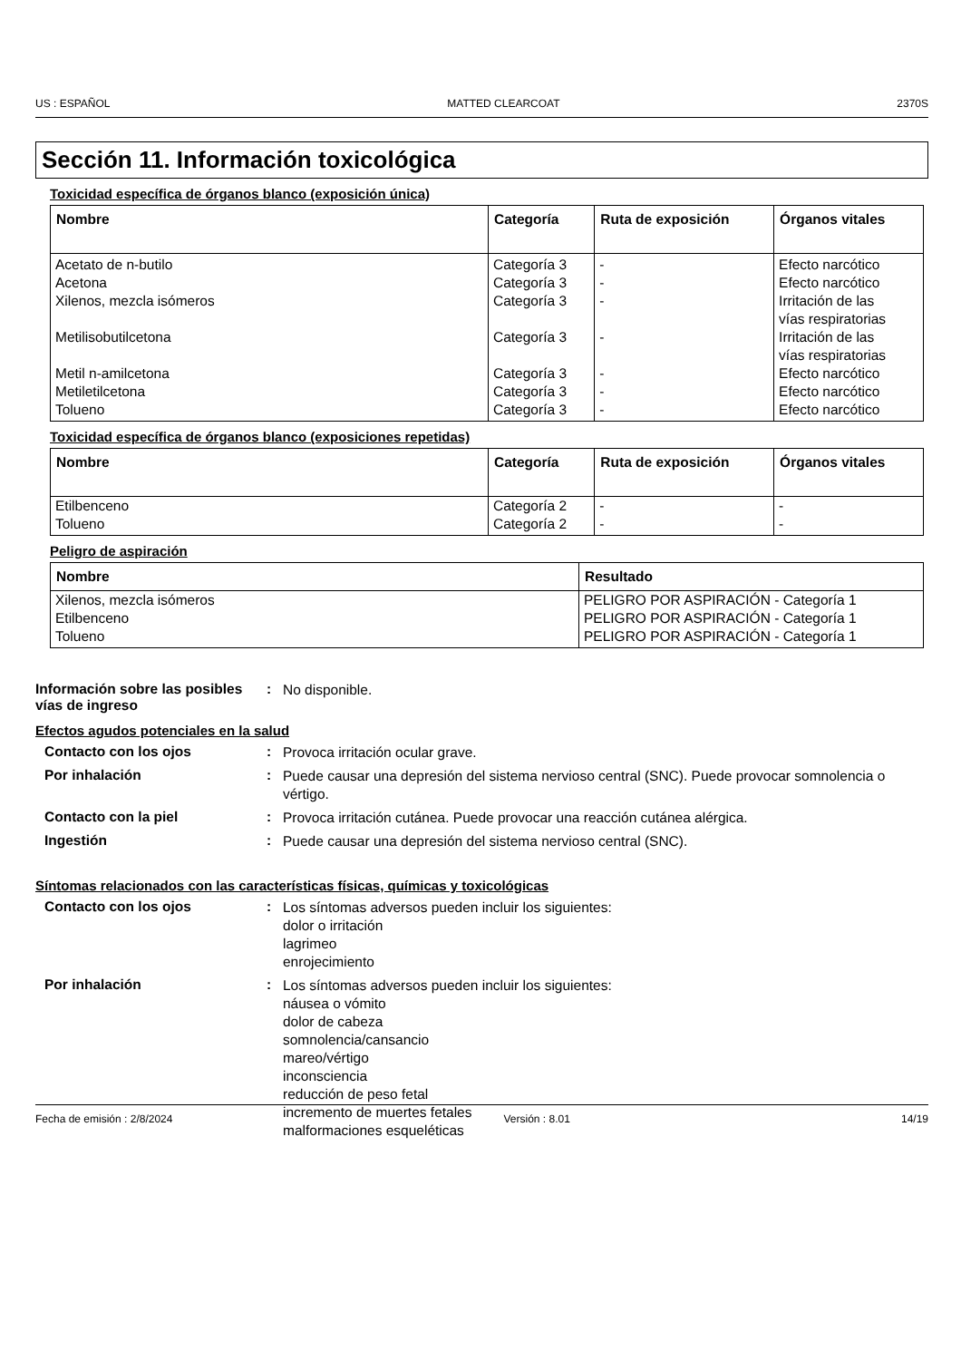US : ESPAÑOL MATTED CLEARCOAT 2370S
Sección 11. Información toxicológica
Toxicidad específica de órganos blanco (exposición única)
| Nombre | Categoría | Ruta de exposición | Órganos vitales |
| --- | --- | --- | --- |
| Acetato de n-butilo Acetona Xilenos, mezcla isómeros Metilisobutilcetona Metil n-amilcetona Metiletilcetona Tolueno | Categoría 3 Categoría 3 Categoría 3 Categoría 3 Categoría 3 Categoría 3 Categoría 3 | - - - - - - - | Efecto narcótico Efecto narcótico Irritación de las vías respiratorias Irritación de las vías respiratorias Efecto narcótico Efecto narcótico Efecto narcótico |
Toxicidad específica de órganos blanco (exposiciones repetidas)
| Nombre | Categoría | Ruta de exposición | Órganos vitales |
| --- | --- | --- | --- |
| Etilbenceno | Categoría 2 | - | - |
| Tolueno | Categoría 2 | - | - |
Peligro de aspiración
| Nombre | Resultado |
| --- | --- |
| Xilenos, mezcla isómeros | PELIGRO POR ASPIRACIÓN - Categoría 1 |
| Etilbenceno | PELIGRO POR ASPIRACIÓN - Categoría 1 |
| Tolueno | PELIGRO POR ASPIRACIÓN - Categoría 1 |
Información sobre las posibles vías de ingreso
:
No disponible.
Efectos agudos potenciales en la salud
Contacto con los ojos :
Provoca irritación ocular grave.
Por inhalación :
Puede causar una depresión del sistema nervioso central (SNC). Puede provocar somnolencia o vértigo.
Contacto con la piel :
Provoca irritación cutánea. Puede provocar una reacción cutánea alérgica.
Ingestión :
Puede causar una depresión del sistema nervioso central (SNC).
Síntomas relacionados con las características físicas, químicas y toxicológicas
Contacto con los ojos :
Los síntomas adversos pueden incluir los siguientes:
dolor o irritación
lagrimeo
enrojecimiento
Por inhalación :
Los síntomas adversos pueden incluir los siguientes:
náusea o vómito
dolor de cabeza
somnolencia/cansancio
mareo/vértigo
inconsciencia
reducción de peso fetal
incremento de muertes fetales
malformaciones esqueléticas
Fecha de emisión : 2/8/2024 Versión : 8.01 14/19